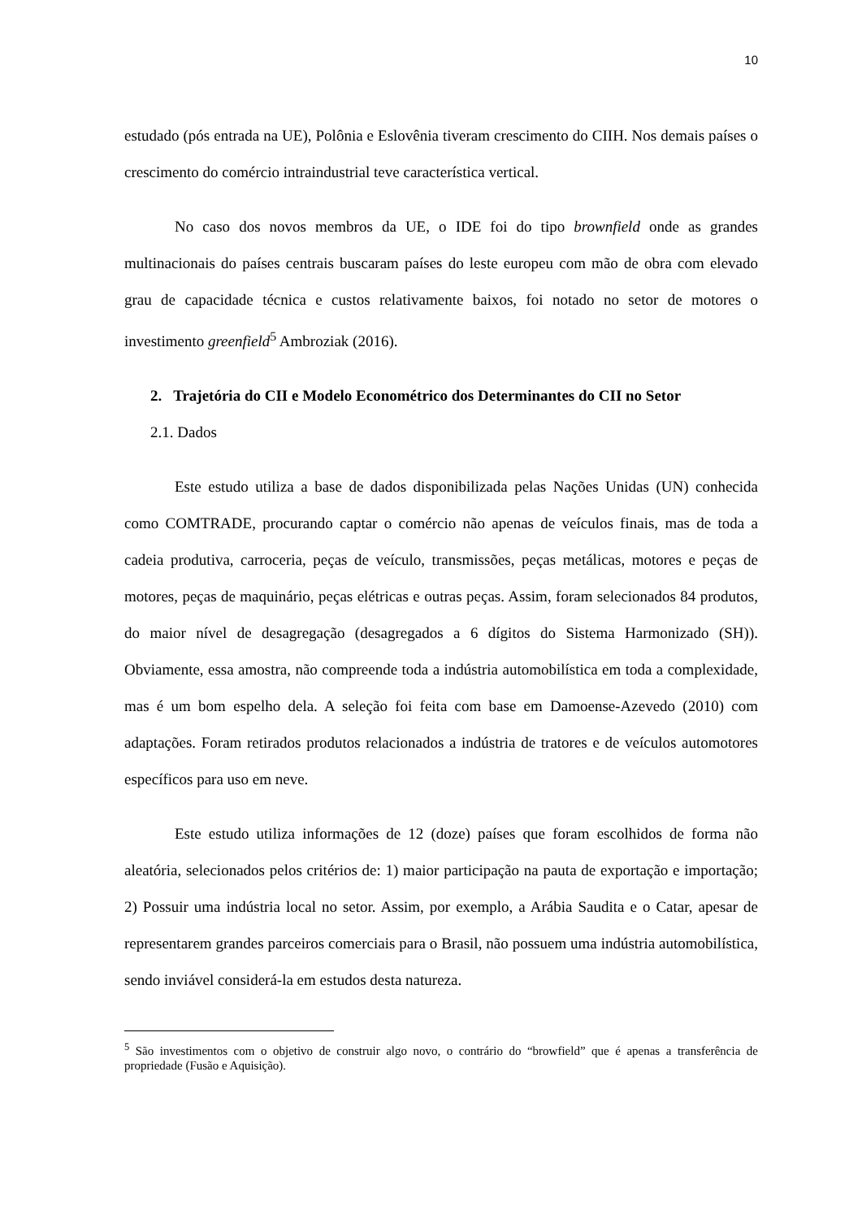10
estudado (pós entrada na UE), Polônia e Eslovênia tiveram crescimento do CIIH. Nos demais países o crescimento do comércio intraindustrial teve característica vertical.
No caso dos novos membros da UE, o IDE foi do tipo brownfield onde as grandes multinacionais do países centrais buscaram países do leste europeu com mão de obra com elevado grau de capacidade técnica e custos relativamente baixos, foi notado no setor de motores o investimento greenfield<sup>5</sup> Ambroziak (2016).
2. Trajetória do CII e Modelo Econométrico dos Determinantes do CII no Setor
2.1. Dados
Este estudo utiliza a base de dados disponibilizada pelas Nações Unidas (UN) conhecida como COMTRADE, procurando captar o comércio não apenas de veículos finais, mas de toda a cadeia produtiva, carroceria, peças de veículo, transmissões, peças metálicas, motores e peças de motores, peças de maquinário, peças elétricas e outras peças. Assim, foram selecionados 84 produtos, do maior nível de desagregação (desagregados a 6 dígitos do Sistema Harmonizado (SH)). Obviamente, essa amostra, não compreende toda a indústria automobilística em toda a complexidade, mas é um bom espelho dela. A seleção foi feita com base em Damoense-Azevedo (2010) com adaptações. Foram retirados produtos relacionados a indústria de tratores e de veículos automotores específicos para uso em neve.
Este estudo utiliza informações de 12 (doze) países que foram escolhidos de forma não aleatória, selecionados pelos critérios de: 1) maior participação na pauta de exportação e importação; 2) Possuir uma indústria local no setor. Assim, por exemplo, a Arábia Saudita e o Catar, apesar de representarem grandes parceiros comerciais para o Brasil, não possuem uma indústria automobilística, sendo inviável considerá-la em estudos desta natureza.
<sup>5</sup> São investimentos com o objetivo de construir algo novo, o contrário do “browfield” que é apenas a transferência de propriedade (Fusão e Aquisição).